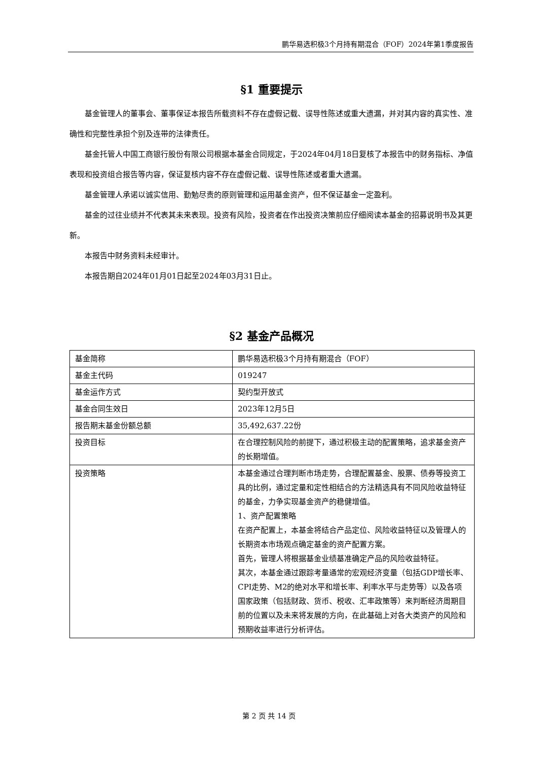鹏华易选积极3个月持有期混合（FOF）2024年第1季度报告
§1 重要提示
基金管理人的董事会、董事保证本报告所载资料不存在虚假记载、误导性陈述或重大遗漏，并对其内容的真实性、准确性和完整性承担个别及连带的法律责任。
基金托管人中国工商银行股份有限公司根据本基金合同规定，于2024年04月18日复核了本报告中的财务指标、净值表现和投资组合报告等内容，保证复核内容不存在虚假记载、误导性陈述或者重大遗漏。
基金管理人承诺以诚实信用、勤勉尽责的原则管理和运用基金资产，但不保证基金一定盈利。
基金的过往业绩并不代表其未来表现。投资有风险，投资者在作出投资决策前应仔细阅读本基金的招募说明书及其更新。
本报告中财务资料未经审计。
本报告期自2024年01月01日起至2024年03月31日止。
§2 基金产品概况
| 基金简称 | 鹏华易选积极3个月持有期混合（FOF） |
| 基金主代码 | 019247 |
| 基金运作方式 | 契约型开放式 |
| 基金合同生效日 | 2023年12月5日 |
| 报告期末基金份额总额 | 35,492,637.22份 |
| 投资目标 | 在合理控制风险的前提下，通过积极主动的配置策略，追求基金资产的长期增值。 |
| 投资策略 | 本基金通过合理判断市场走势，合理配置基金、股票、债券等投资工具的比例，通过定量和定性相结合的方法精选具有不同风险收益特征的基金，力争实现基金资产的稳健增值。 1、资产配置策略 在资产配置上，本基金将结合产品定位、风险收益特征以及管理人的长期资本市场观点确定基金的资产配置方案。 首先，管理人将根据基金业绩基准确定产品的风险收益特征。 其次，本基金通过跟踪考量通常的宏观经济变量（包括GDP增长率、CPI走势、M2的绝对水平和增长率、利率水平与走势等）以及各项国家政策（包括财政、货币、税收、汇率政策等）来判断经济周期目前的位置以及未来将发展的方向，在此基础上对各大类资产的风险和预期收益率进行分析评估。 |
第 2 页 共 14 页